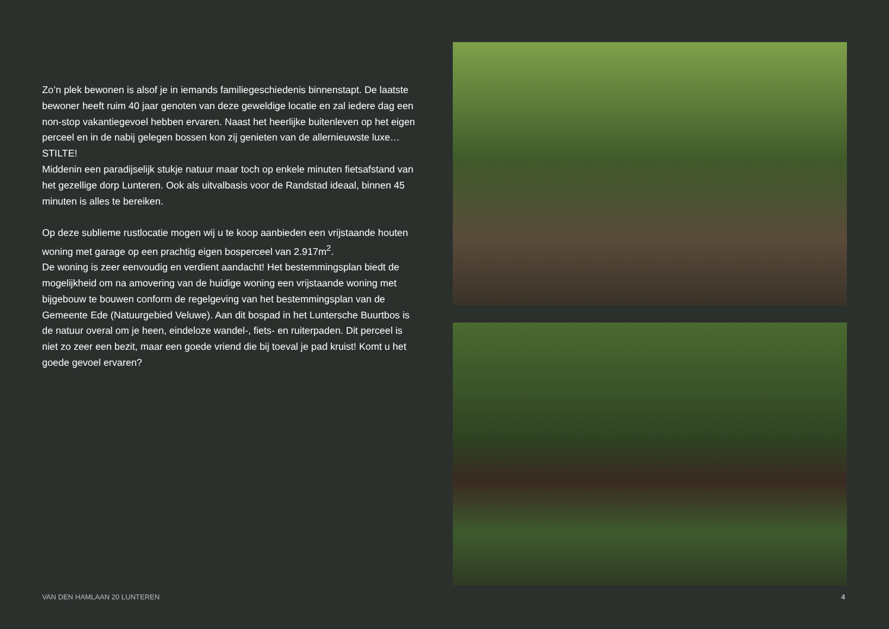Zo’n plek bewonen is alsof je in iemands familiegeschiedenis binnenstapt. De laatste bewoner heeft ruim 40 jaar genoten van deze geweldige locatie en zal iedere dag een non-stop vakantiegevoel hebben ervaren. Naast het heerlijke buitenleven op het eigen perceel en in de nabij gelegen bossen kon zij genieten van de allernieuwste luxe… STILTE!
Middenin een paradijselijk stukje natuur maar toch op enkele minuten fietsafstand van het gezellige dorp Lunteren. Ook als uitvalbasis voor de Randstad ideaal, binnen 45 minuten is alles te bereiken.
Op deze sublieme rustlocatie mogen wij u te koop aanbieden een vrijstaande houten woning met garage op een prachtig eigen bosperceel van 2.917m<sup>2</sup>.
De woning is zeer eenvoudig en verdient aandacht! Het bestemmingsplan biedt de mogelijkheid om na amovering van de huidige woning een vrijstaande woning met bijgebouw te bouwen conform de regelgeving van het bestemmingsplan van de Gemeente Ede (Natuurgebied Veluwe). Aan dit bospad in het Luntersche Buurtbos is de natuur overal om je heen, eindeloze wandel-, fiets- en ruiterpaden. Dit perceel is niet zo zeer een bezit, maar een goede vriend die bij toeval je pad kruist! Komt u het goede gevoel ervaren?
VAN DEN HAMLAAN 20 LUNTEREN 4